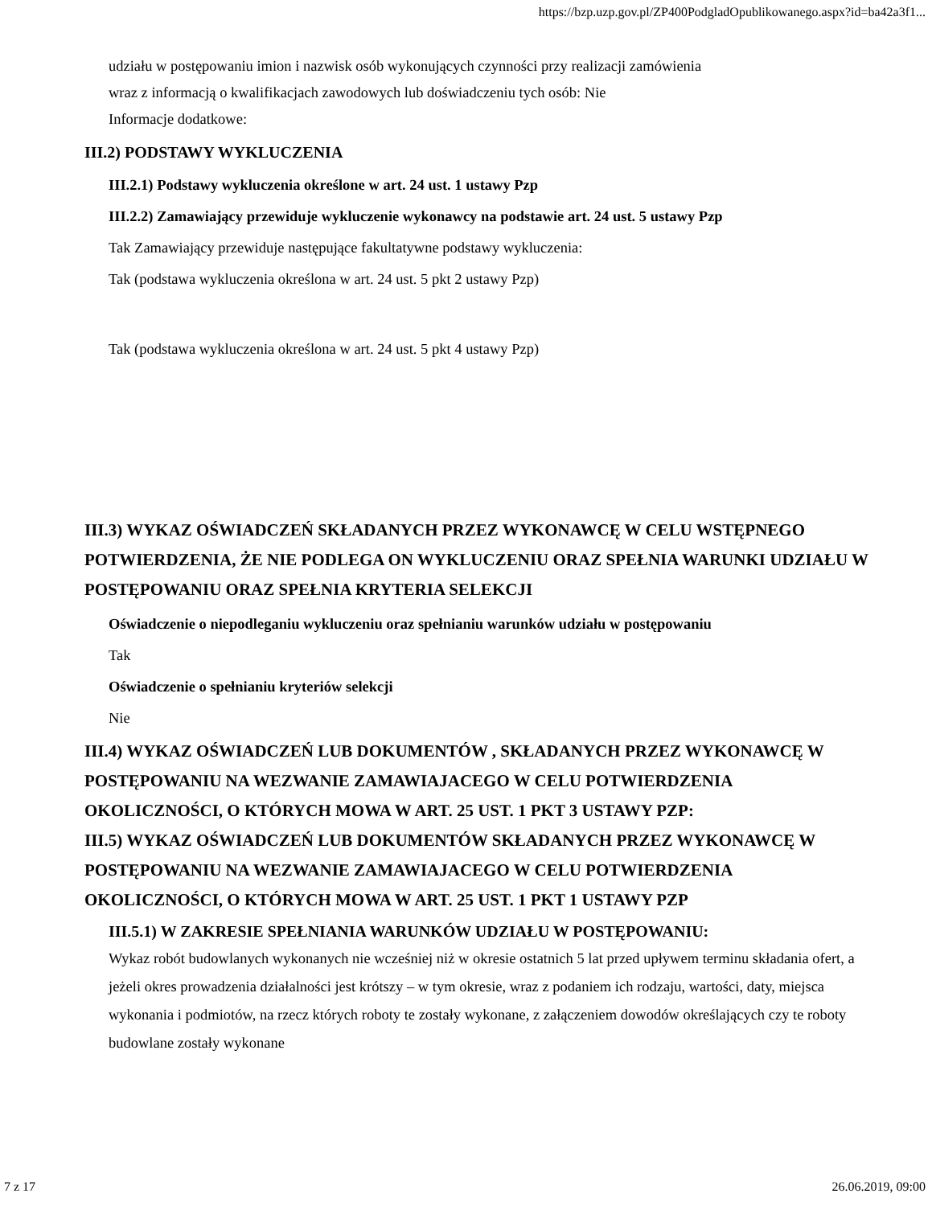https://bzp.uzp.gov.pl/ZP400PodgladOpublikowanego.aspx?id=ba42a3f1...
udziału w postępowaniu imion i nazwisk osób wykonujących czynności przy realizacji zamówienia
wraz z informacją o kwalifikacjach zawodowych lub doświadczeniu tych osób: Nie
Informacje dodatkowe:
III.2) PODSTAWY WYKLUCZENIA
III.2.1) Podstawy wykluczenia określone w art. 24 ust. 1 ustawy Pzp
III.2.2) Zamawiający przewiduje wykluczenie wykonawcy na podstawie art. 24 ust. 5 ustawy Pzp
Tak Zamawiający przewiduje następujące fakultatywne podstawy wykluczenia:
Tak (podstawa wykluczenia określona w art. 24 ust. 5 pkt 2 ustawy Pzp)
Tak (podstawa wykluczenia określona w art. 24 ust. 5 pkt 4 ustawy Pzp)
III.3) WYKAZ OŚWIADCZEŃ SKŁADANYCH PRZEZ WYKONAWCĘ W CELU WSTĘPNEGO POTWIERDZENIA, ŻE NIE PODLEGA ON WYKLUCZENIU ORAZ SPEŁNIA WARUNKI UDZIAŁU W POSTĘPOWANIU ORAZ SPEŁNIA KRYTERIA SELEKCJI
Oświadczenie o niepodleganiu wykluczeniu oraz spełnianiu warunków udziału w postępowaniu
Tak
Oświadczenie o spełnianiu kryteriów selekcji
Nie
III.4) WYKAZ OŚWIADCZEŃ LUB DOKUMENTÓW , SKŁADANYCH PRZEZ WYKONAWCĘ W POSTĘPOWANIU NA WEZWANIE ZAMAWIAJACEGO W CELU POTWIERDZENIA OKOLICZNOŚCI, O KTÓRYCH MOWA W ART. 25 UST. 1 PKT 3 USTAWY PZP:
III.5) WYKAZ OŚWIADCZEŃ LUB DOKUMENTÓW SKŁADANYCH PRZEZ WYKONAWCĘ W POSTĘPOWANIU NA WEZWANIE ZAMAWIAJACEGO W CELU POTWIERDZENIA OKOLICZNOŚCI, O KTÓRYCH MOWA W ART. 25 UST. 1 PKT 1 USTAWY PZP
III.5.1) W ZAKRESIE SPEŁNIANIA WARUNKÓW UDZIAŁU W POSTĘPOWANIU:
Wykaz robót budowlanych wykonanych nie wcześniej niż w okresie ostatnich 5 lat przed upływem terminu składania ofert, a jeżeli okres prowadzenia działalności jest krótszy – w tym okresie, wraz z podaniem ich rodzaju, wartości, daty, miejsca wykonania i podmiotów, na rzecz których roboty te zostały wykonane, z załączeniem dowodów określających czy te roboty budowlane zostały wykonane
7 z 17 26.06.2019, 09:00